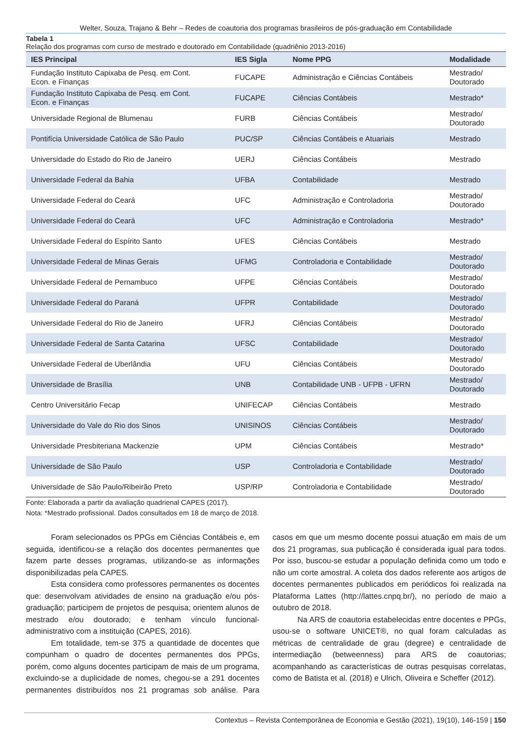Welter, Souza, Trajano & Behr – Redes de coautoria dos programas brasileiros de pós-graduação em Contabilidade
Tabela 1
Relação dos programas com curso de mestrado e doutorado em Contabilidade (quadriênio 2013-2016)
| IES Principal | IES Sigla | Nome PPG | Modalidade |
| --- | --- | --- | --- |
| Fundação Instituto Capixaba de Pesq. em Cont. Econ. e Finanças | FUCAPE | Administração e Ciências Contábeis | Mestrado/ Doutorado |
| Fundação Instituto Capixaba de Pesq. em Cont. Econ. e Finanças | FUCAPE | Ciências Contábeis | Mestrado* |
| Universidade Regional de Blumenau | FURB | Ciências Contábeis | Mestrado/ Doutorado |
| Pontifícia Universidade Católica de São Paulo | PUC/SP | Ciências Contábeis e Atuariais | Mestrado |
| Universidade do Estado do Rio de Janeiro | UERJ | Ciências Contábeis | Mestrado |
| Universidade Federal da Bahia | UFBA | Contabilidade | Mestrado |
| Universidade Federal do Ceará | UFC | Administração e Controladoria | Mestrado/ Doutorado |
| Universidade Federal do Ceará | UFC | Administração e Controladoria | Mestrado* |
| Universidade Federal do Espírito Santo | UFES | Ciências Contábeis | Mestrado |
| Universidade Federal de Minas Gerais | UFMG | Controladoria e Contabilidade | Mestrado/ Doutorado |
| Universidade Federal de Pernambuco | UFPE | Ciências Contábeis | Mestrado/ Doutorado |
| Universidade Federal do Paraná | UFPR | Contabilidade | Mestrado/ Doutorado |
| Universidade Federal do Rio de Janeiro | UFRJ | Ciências Contábeis | Mestrado/ Doutorado |
| Universidade Federal de Santa Catarina | UFSC | Contabilidade | Mestrado/ Doutorado |
| Universidade Federal de Uberlândia | UFU | Ciências Contábeis | Mestrado/ Doutorado |
| Universidade de Brasília | UNB | Contabilidade UNB - UFPB - UFRN | Mestrado/ Doutorado |
| Centro Universitário Fecap | UNIFECAP | Ciências Contábeis | Mestrado |
| Universidade do Vale do Rio dos Sinos | UNISINOS | Ciências Contábeis | Mestrado/ Doutorado |
| Universidade Presbiteriana Mackenzie | UPM | Ciências Contábeis | Mestrado* |
| Universidade de São Paulo | USP | Controladoria e Contabilidade | Mestrado/ Doutorado |
| Universidade de São Paulo/Ribeirão Preto | USP/RP | Controladoria e Contabilidade | Mestrado/ Doutorado |
Fonte: Elaborada a partir da avaliação quadrienal CAPES (2017).
Nota: *Mestrado profissional. Dados consultados em 18 de março de 2018.
Foram selecionados os PPGs em Ciências Contábeis e, em seguida, identificou-se a relação dos docentes permanentes que fazem parte desses programas, utilizando-se as informações disponibilizadas pela CAPES.
Esta considera como professores permanentes os docentes que: desenvolvam atividades de ensino na graduação e/ou pós-graduação; participem de projetos de pesquisa; orientem alunos de mestrado e/ou doutorado; e tenham vínculo funcional-administrativo com a instituição (CAPES, 2016).
Em totalidade, tem-se 375 a quantidade de docentes que compunham o quadro de docentes permanentes dos PPGs, porém, como alguns docentes participam de mais de um programa, excluindo-se a duplicidade de nomes, chegou-se a 291 docentes permanentes distribuídos nos 21 programas sob análise. Para casos em que um mesmo docente possui atuação em mais de um dos 21 programas, sua publicação é considerada igual para todos. Por isso, buscou-se estudar a população definida como um todo e não um corte amostral. A coleta dos dados referente aos artigos de docentes permanentes publicados em periódicos foi realizada na Plataforma Lattes (http://lattes.cnpq.br/), no período de maio a outubro de 2018.
Na ARS de coautoria estabelecidas entre docentes e PPGs, usou-se o software UNICET®, no qual foram calculadas as métricas de centralidade de grau (degree) e centralidade de intermediação (betweenness) para ARS de coautorias; acompanhando as características de outras pesquisas correlatas, como de Batista et al. (2018) e Ulrich, Oliveira e Scheffer (2012).
Contextus – Revista Contemporânea de Economia e Gestão (2021), 19(10), 146-159 | 150